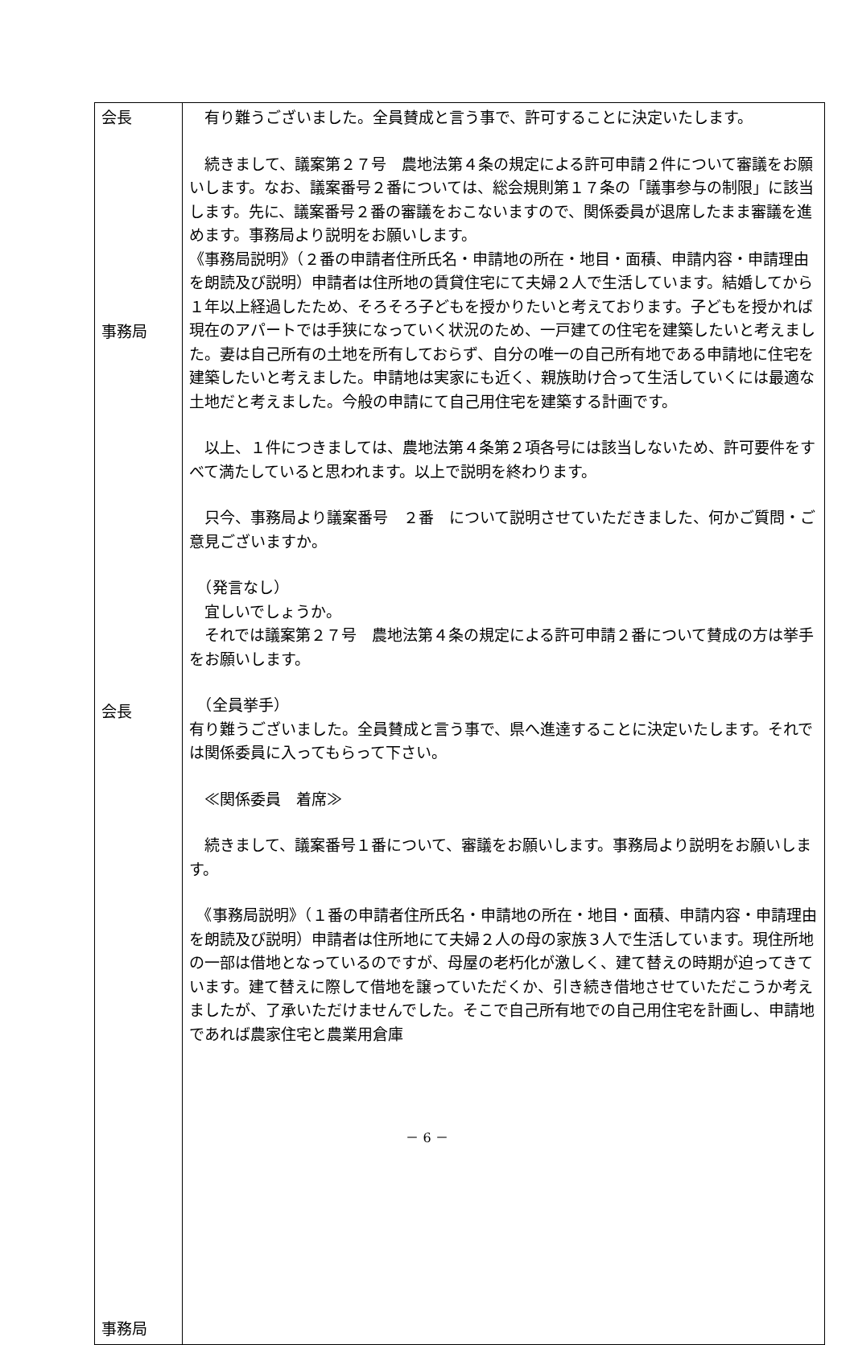| 会長 事務局 会長 事務局 | 有り難うございました。全員賛成と言う事で、許可することに決定いたします。 続きまして、議案第２７号 農地法第４条の規定による許可申請２件について審議をお願いします。なお、議案番号２番については、総会規則第１７条の「議事参与の制限」に該当します。先に、議案番号２番の審議をおこないますので、関係委員が退席したまま審議を進めます。事務局より説明をお願いします。 《事務局説明》（２番の申請者住所氏名・申請地の所在・地目・面積、申請内容・申請理由を朗読及び説明）申請者は住所地の賃貸住宅にて夫婦２人で生活しています。結婚してから１年以上経過したため、そろそろ子どもを授かりたいと考えております。子どもを授かれば現在のアパートでは手狭になっていく状況のため、一戸建ての住宅を建築したいと考えました。妻は自己所有の土地を所有しておらず、自分の唯一の自己所有地である申請地に住宅を建築したいと考えました。申請地は実家にも近く、親族助け合って生活していくには最適な土地だと考えました。今般の申請にて自己用住宅を建築する計画です。 以上、１件につきましては、農地法第４条第２項各号には該当しないため、許可要件をすべて満たしていると思われます。以上で説明を終わります。 只今、事務局より議案番号 ２番 について説明させていただきました、何かご質問・ご意見ございますか。 （発言なし） 宜しいでしょうか。 それでは議案第２７号 農地法第４条の規定による許可申請２番について賛成の方は挙手をお願いします。 （全員挙手） 有り難うございました。全員賛成と言う事で、県へ進達することに決定いたします。それでは関係委員に入ってもらって下さい。 ≪関係委員 着席≫ 続きまして、議案番号１番について、審議をお願いします。事務局より説明をお願いします。 《事務局説明》（１番の申請者住所氏名・申請地の所在・地目・面積、申請内容・申請理由を朗読及び説明）申請者は住所地にて夫婦２人の母の家族３人で生活しています。現住所地の一部は借地となっているのですが、母屋の老朽化が激しく、建て替えの時期が迫ってきています。建て替えに際して借地を譲っていただくか、引き続き借地させていただこうか考えましたが、了承いただけませんでした。そこで自己所有地での自己用住宅を計画し、申請地であれば農家住宅と農業用倉庫 |
－ 6 －